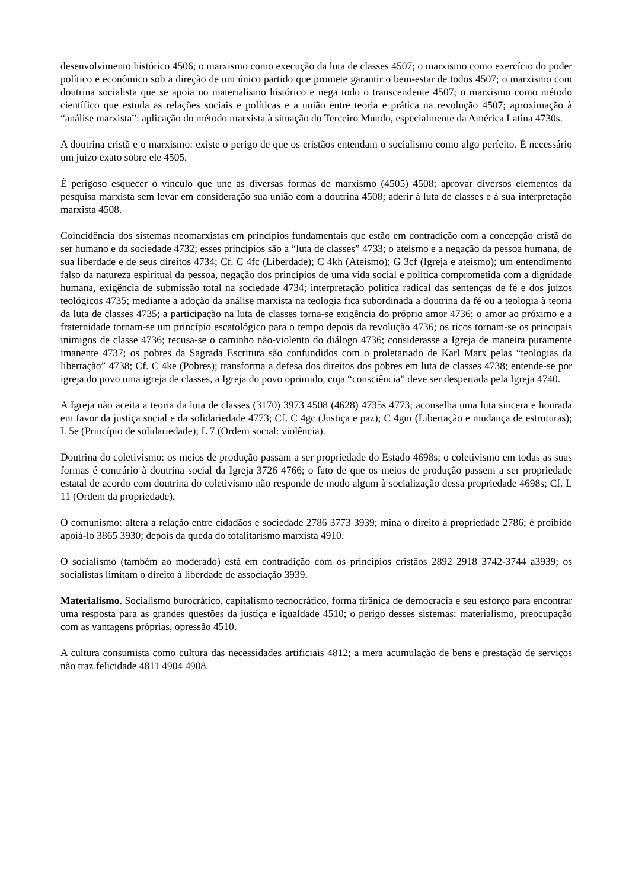desenvolvimento histórico 4506; o marxismo como execução da luta de classes 4507; o marxismo como exercício do poder político e econômico sob a direção de um único partido que promete garantir o bem-estar de todos 4507; o marxismo com doutrina socialista que se apoia no materialismo histórico e nega todo o transcendente 4507; o marxismo como método científico que estuda as relações sociais e políticas e a união entre teoria e prática na revolução 4507; aproximação à “análise marxista”: aplicação do método marxista à situação do Terceiro Mundo, especialmente da América Latina 4730s.
A doutrina cristã e o marxismo: existe o perigo de que os cristãos entendam o socialismo como algo perfeito. É necessário um juízo exato sobre ele 4505.
É perigoso esquecer o vínculo que une as diversas formas de marxismo (4505) 4508; aprovar diversos elementos da pesquisa marxista sem levar em consideração sua união com a doutrina 4508; aderir à luta de classes e à sua interpretação marxista 4508.
Coincidência dos sistemas neomarxistas em princípios fundamentais que estão em contradição com a concepção cristã do ser humano e da sociedade 4732; esses princípios são a “luta de classes” 4733; o ateísmo e a negação da pessoa humana, de sua liberdade e de seus direitos 4734; Cf. C 4fc (Liberdade); C 4kh (Ateísmo); G 3cf (Igreja e ateísmo); um entendimento falso da natureza espiritual da pessoa, negação dos princípios de uma vida social e política comprometida com a dignidade humana, exigência de submissão total na sociedade 4734; interpretação política radical das sentenças de fé e dos juízos teológicos 4735; mediante a adoção da análise marxista na teologia fica subordinada a doutrina da fé ou a teologia à teoria da luta de classes 4735; a participação na luta de classes torna-se exigência do próprio amor 4736; o amor ao próximo e a fraternidade tornam-se um princípio escatológico para o tempo depois da revolução 4736; os ricos tornam-se os principais inimigos de classe 4736; recusa-se o caminho não-violento do diálogo 4736; considerasse a Igreja de maneira puramente imanente 4737; os pobres da Sagrada Escritura são confundidos com o proletariado de Karl Marx pelas “teologias da libertação” 4738; Cf. C 4ke (Pobres); transforma a defesa dos direitos dos pobres em luta de classes 4738; entende-se por igreja do povo uma igreja de classes, a Igreja do povo oprimido, cuja “consciência” deve ser despertada pela Igreja 4740.
A Igreja não aceita a teoria da luta de classes (3170) 3973 4508 (4628) 4735s 4773; aconselha uma luta sincera e honrada em favor da justiça social e da solidariedade 4773; Cf. C 4gc (Justiça e paz); C 4gm (Libertação e mudança de estruturas); L 5e (Princípio de solidariedade); L 7 (Ordem social: violência).
Doutrina do coletivismo: os meios de produção passam a ser propriedade do Estado 4698s; o coletivismo em todas as suas formas é contrário à doutrina social da Igreja 3726 4766; o fato de que os meios de produção passem a ser propriedade estatal de acordo com doutrina do coletivismo não responde de modo algum à socialização dessa propriedade 4698s; Cf. L 11 (Ordem da propriedade).
O comunismo: altera a relação entre cidadãos e sociedade 2786 3773 3939; mina o direito à propriedade 2786; é proibido apoiá-lo 3865 3930; depois da queda do totalitarismo marxista 4910.
O socialismo (também ao moderado) está em contradição com os princípios cristãos 2892 2918 3742-3744 a3939; os socialistas limitam o direito à liberdade de associação 3939.
Materialismo. Socialismo burocrático, capitalismo tecnocrático, forma tirânica de democracia e seu esforço para encontrar uma resposta para as grandes questões da justiça e igualdade 4510; o perigo desses sistemas: materialismo, preocupação com as vantagens próprias, opressão 4510.
A cultura consumista como cultura das necessidades artificiais 4812; a mera acumulação de bens e prestação de serviços não traz felicidade 4811 4904 4908.